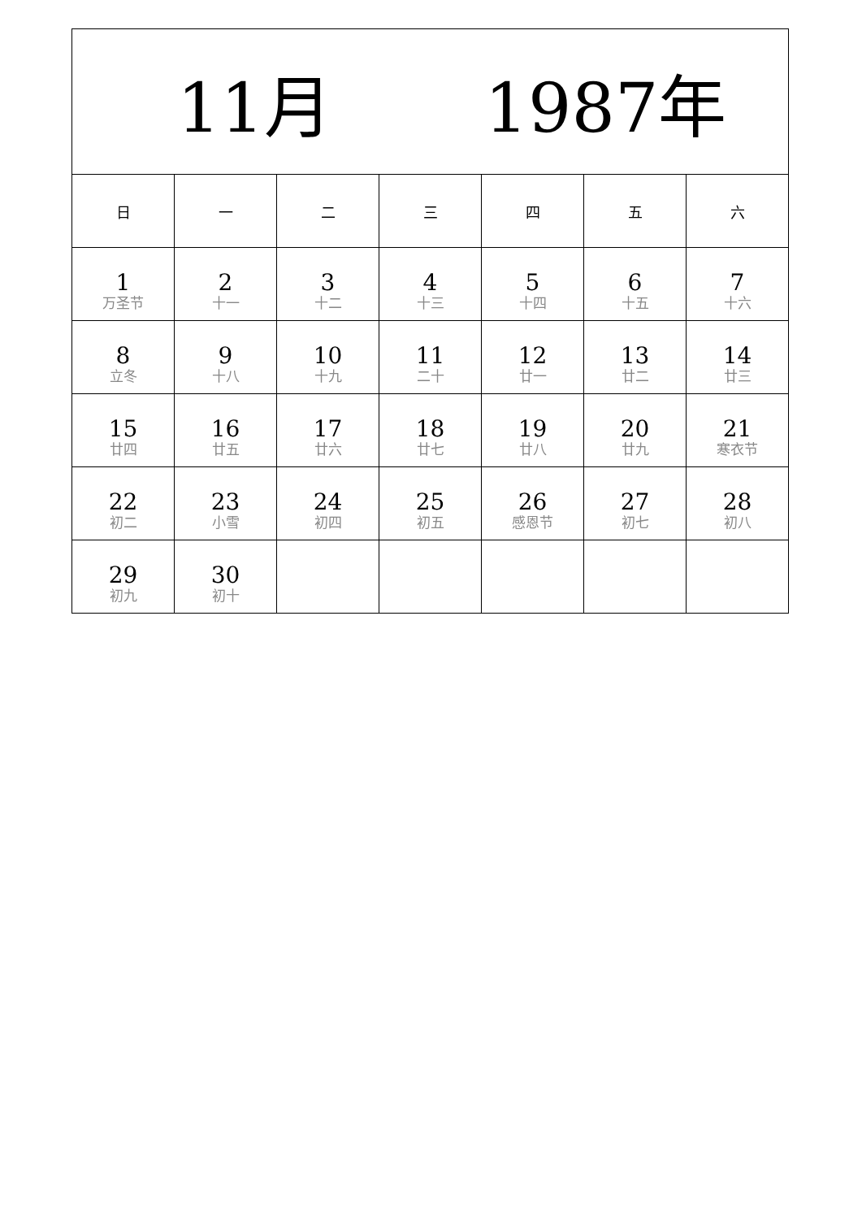| 11月 1987年 | | | | | | |
| --- | --- | --- | --- | --- | --- | --- |
| 日 | 一 | 二 | 三 | 四 | 五 | 六 |
| 1 万圣节 | 2 十一 | 3 十二 | 4 十三 | 5 十四 | 6 十五 | 7 十六 |
| 8 立冬 | 9 十八 | 10 十九 | 11 二十 | 12 廿一 | 13 廿二 | 14 廿三 |
| 15 廿四 | 16 廿五 | 17 廿六 | 18 廿七 | 19 廿八 | 20 廿九 | 21 寒衣节 |
| 22 初二 | 23 小雪 | 24 初四 | 25 初五 | 26 感恩节 | 27 初七 | 28 初八 |
| 29 初九 | 30 初十 | | | | | |